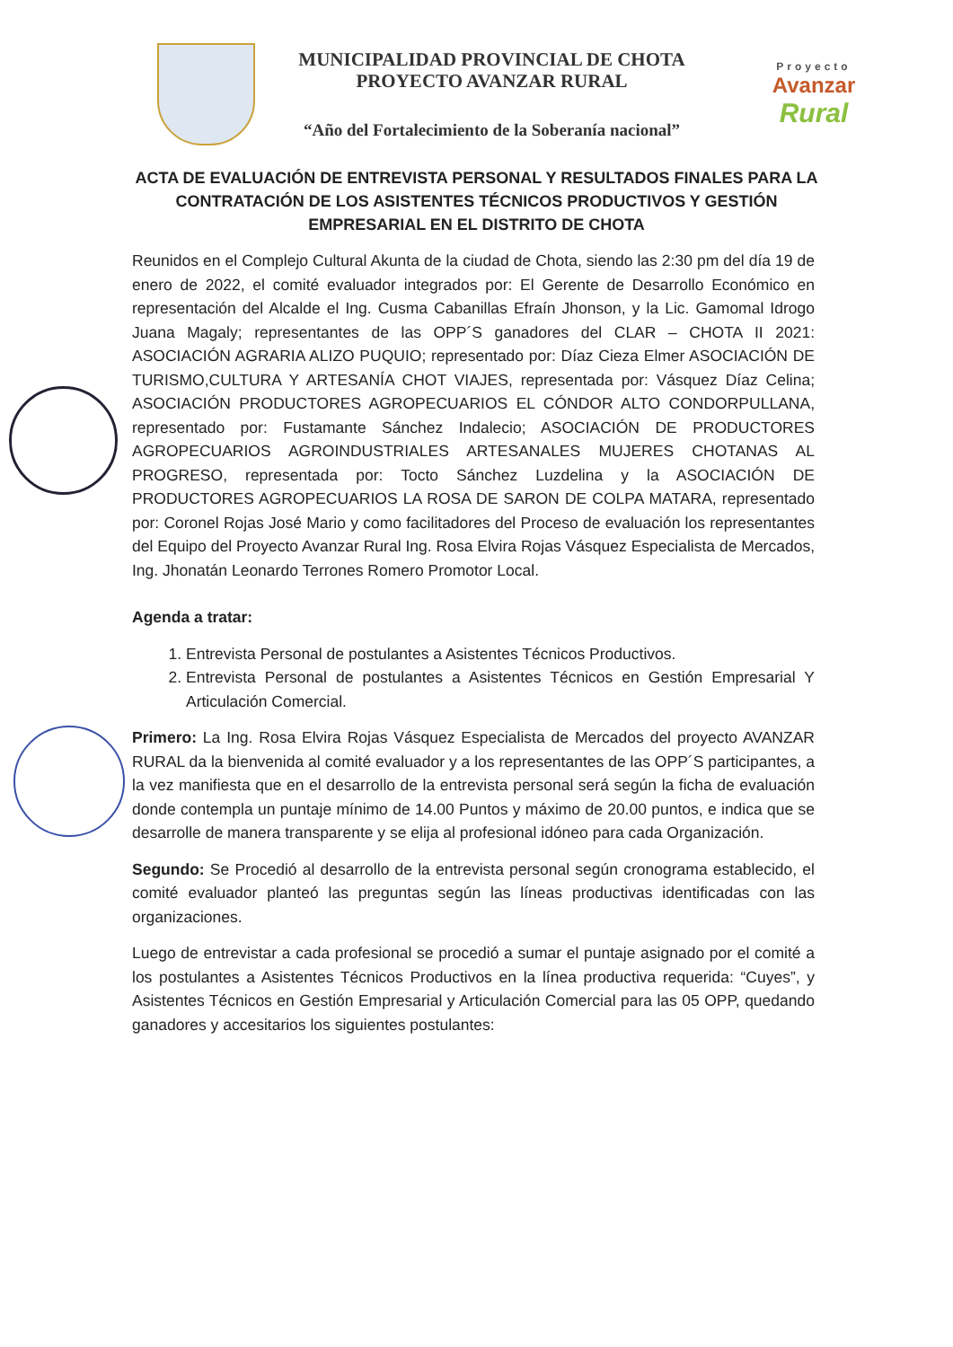MUNICIPALIDAD PROVINCIAL DE CHOTA
PROYECTO AVANZAR RURAL
“Año del Fortalecimiento de la Soberanía nacional”
Proyecto
Avanzar
Rural
ACTA DE EVALUACIÓN DE ENTREVISTA PERSONAL Y RESULTADOS FINALES PARA LA CONTRATACIÓN DE LOS ASISTENTES TÉCNICOS PRODUCTIVOS Y GESTIÓN EMPRESARIAL EN EL DISTRITO DE CHOTA
Reunidos en el Complejo Cultural Akunta de la ciudad de Chota, siendo las 2:30 pm del día 19 de enero de 2022, el comité evaluador integrados por: El Gerente de Desarrollo Económico en representación del Alcalde el Ing. Cusma Cabanillas Efraín Jhonson, y la Lic. Gamomal Idrogo Juana Magaly; representantes de las OPP´S ganadores del CLAR – CHOTA II 2021: ASOCIACIÓN AGRARIA ALIZO PUQUIO; representado por: Díaz Cieza Elmer ASOCIACIÓN DE TURISMO,CULTURA Y ARTESANÍA CHOT VIAJES, representada por: Vásquez Díaz Celina; ASOCIACIÓN PRODUCTORES AGROPECUARIOS EL CÓNDOR ALTO CONDORPULLANA, representado por: Fustamante Sánchez Indalecio; ASOCIACIÓN DE PRODUCTORES AGROPECUARIOS AGROINDUSTRIALES ARTESANALES MUJERES CHOTANAS AL PROGRESO, representada por: Tocto Sánchez Luzdelina y la ASOCIACIÓN DE PRODUCTORES AGROPECUARIOS LA ROSA DE SARON DE COLPA MATARA, representado por: Coronel Rojas José Mario y como facilitadores del Proceso de evaluación los representantes del Equipo del Proyecto Avanzar Rural Ing. Rosa Elvira Rojas Vásquez Especialista de Mercados, Ing. Jhonatán Leonardo Terrones Romero Promotor Local.
Agenda a tratar:
1. Entrevista Personal de postulantes a Asistentes Técnicos Productivos.
2. Entrevista Personal de postulantes a Asistentes Técnicos en Gestión Empresarial Y Articulación Comercial.
Primero: La Ing. Rosa Elvira Rojas Vásquez Especialista de Mercados del proyecto AVANZAR RURAL da la bienvenida al comité evaluador y a los representantes de las OPP´S participantes, a la vez manifiesta que en el desarrollo de la entrevista personal será según la ficha de evaluación donde contempla un puntaje mínimo de 14.00 Puntos y máximo de 20.00 puntos, e indica que se desarrolle de manera transparente y se elija al profesional idóneo para cada Organización.
Segundo: Se Procedió al desarrollo de la entrevista personal según cronograma establecido, el comité evaluador planteó las preguntas según las líneas productivas identificadas con las organizaciones.
Luego de entrevistar a cada profesional se procedió a sumar el puntaje asignado por el comité a los postulantes a Asistentes Técnicos Productivos en la línea productiva requerida: “Cuyes”, y Asistentes Técnicos en Gestión Empresarial y Articulación Comercial para las 05 OPP, quedando ganadores y accesitarios los siguientes postulantes: